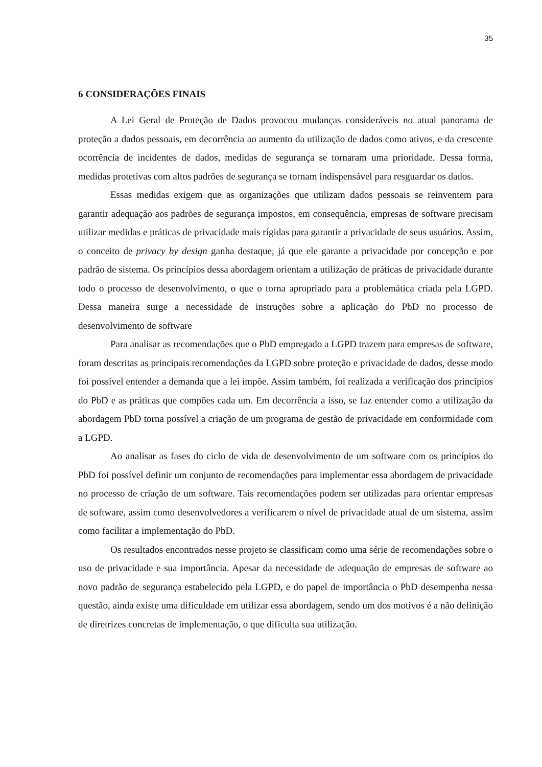35
6 CONSIDERAÇÕES FINAIS
A Lei Geral de Proteção de Dados provocou mudanças consideráveis no atual panorama de proteção a dados pessoais, em decorrência ao aumento da utilização de dados como ativos, e da crescente ocorrência de incidentes de dados, medidas de segurança se tornaram uma prioridade. Dessa forma, medidas protetivas com altos padrões de segurança se tornam indispensável para resguardar os dados.
Essas medidas exigem que as organizações que utilizam dados pessoais se reinventem para garantir adequação aos padrões de segurança impostos, em consequência, empresas de software precisam utilizar medidas e práticas de privacidade mais rígidas para garantir a privacidade de seus usuários. Assim, o conceito de privacy by design ganha destaque, já que ele garante a privacidade por concepção e por padrão de sistema. Os princípios dessa abordagem orientam a utilização de práticas de privacidade durante todo o processo de desenvolvimento, o que o torna apropriado para a problemática criada pela LGPD. Dessa maneira surge a necessidade de instruções sobre a aplicação do PbD no processo de desenvolvimento de software
Para analisar as recomendações que o PbD empregado a LGPD trazem para empresas de software, foram descritas as principais recomendações da LGPD sobre proteção e privacidade de dados, desse modo foi possível entender a demanda que a lei impõe. Assim também, foi realizada a verificação dos princípios do PbD e as práticas que compões cada um. Em decorrência a isso, se faz entender como a utilização da abordagem PbD torna possível a criação de um programa de gestão de privacidade em conformidade com a LGPD.
Ao analisar as fases do ciclo de vida de desenvolvimento de um software com os princípios do PbD foi possível definir um conjunto de recomendações para implementar essa abordagem de privacidade no processo de criação de um software. Tais recomendações podem ser utilizadas para orientar empresas de software, assim como desenvolvedores a verificarem o nível de privacidade atual de um sistema, assim como facilitar a implementação do PbD.
Os resultados encontrados nesse projeto se classificam como uma série de recomendações sobre o uso de privacidade e sua importância. Apesar da necessidade de adequação de empresas de software ao novo padrão de segurança estabelecido pela LGPD, e do papel de importância o PbD desempenha nessa questão, ainda existe uma dificuldade em utilizar essa abordagem, sendo um dos motivos é a não definição de diretrizes concretas de implementação, o que dificulta sua utilização.